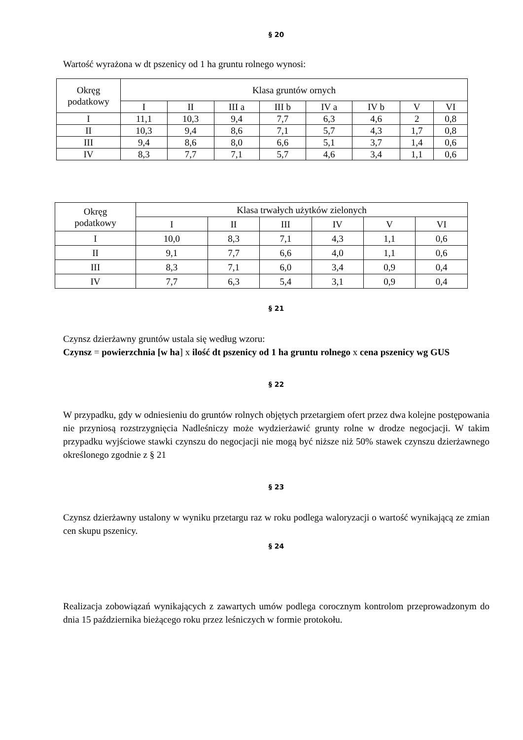§ 20
Wartość wyrażona w dt pszenicy od 1 ha gruntu rolnego wynosi:
| Okręg podatkowy | Klasa gruntów ornych | | | | | | | |
| --- | --- | --- | --- | --- | --- | --- | --- | --- |
| | I | II | III a | III b | IV a | IV b | V | VI |
| I | 11,1 | 10,3 | 9,4 | 7,7 | 6,3 | 4,6 | 2 | 0,8 |
| II | 10,3 | 9,4 | 8,6 | 7,1 | 5,7 | 4,3 | 1,7 | 0,8 |
| III | 9,4 | 8,6 | 8,0 | 6,6 | 5,1 | 3,7 | 1,4 | 0,6 |
| IV | 8,3 | 7,7 | 7,1 | 5,7 | 4,6 | 3,4 | 1,1 | 0,6 |
| Okręg podatkowy | Klasa trwałych użytków zielonych | | | | | |
| --- | --- | --- | --- | --- | --- | --- |
| | I | II | III | IV | V | VI |
| I | 10,0 | 8,3 | 7,1 | 4,3 | 1,1 | 0,6 |
| II | 9,1 | 7,7 | 6,6 | 4,0 | 1,1 | 0,6 |
| III | 8,3 | 7,1 | 6,0 | 3,4 | 0,9 | 0,4 |
| IV | 7,7 | 6,3 | 5,4 | 3,1 | 0,9 | 0,4 |
§ 21
Czynsz dzierżawny gruntów ustala się według wzoru:
Czynsz = powierzchnia [w ha] x ilość dt pszenicy od 1 ha gruntu rolnego x cena pszenicy wg GUS
§ 22
W przypadku, gdy w odniesieniu do gruntów rolnych objętych przetargiem ofert przez dwa kolejne postępowania nie przyniosą rozstrzygnięcia Nadleśniczy może wydzierżawić grunty rolne w drodze negocjacji. W takim przypadku wyjściowe stawki czynszu do negocjacji nie mogą być niższe niż 50% stawek czynszu dzierżawnego określonego zgodnie z § 21
§ 23
Czynsz dzierżawny ustalony w wyniku przetargu raz w roku podlega waloryzacji o wartość wynikającą ze zmian cen skupu pszenicy.
§ 24
Realizacja zobowiązań wynikających z zawartych umów podlega corocznym kontrolom przeprowadzonym do dnia 15 października bieżącego roku przez leśniczych w formie protokołu.